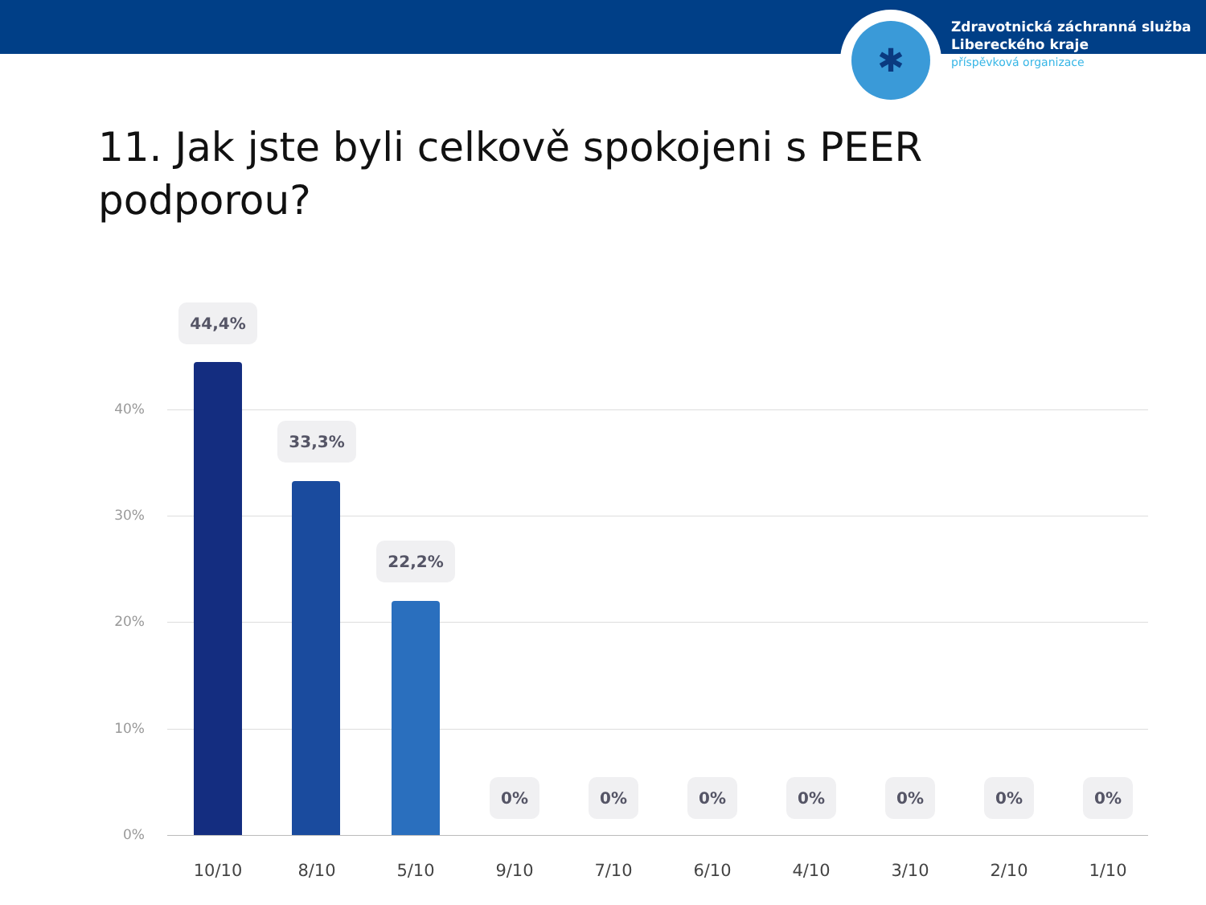✱
Zdravotnická záchranná služba
Libereckého kraje
příspěvková organizace
11. Jak jste byli celkově spokojeni s PEER podporou?
40%
30%
20%
10%
0%
44,4%
33,3%
22,2%
0% 0% 0% 0% 0% 0% 0%
10/10 8/10 5/10 9/10 7/10 6/10 4/10 3/10 2/10 1/10